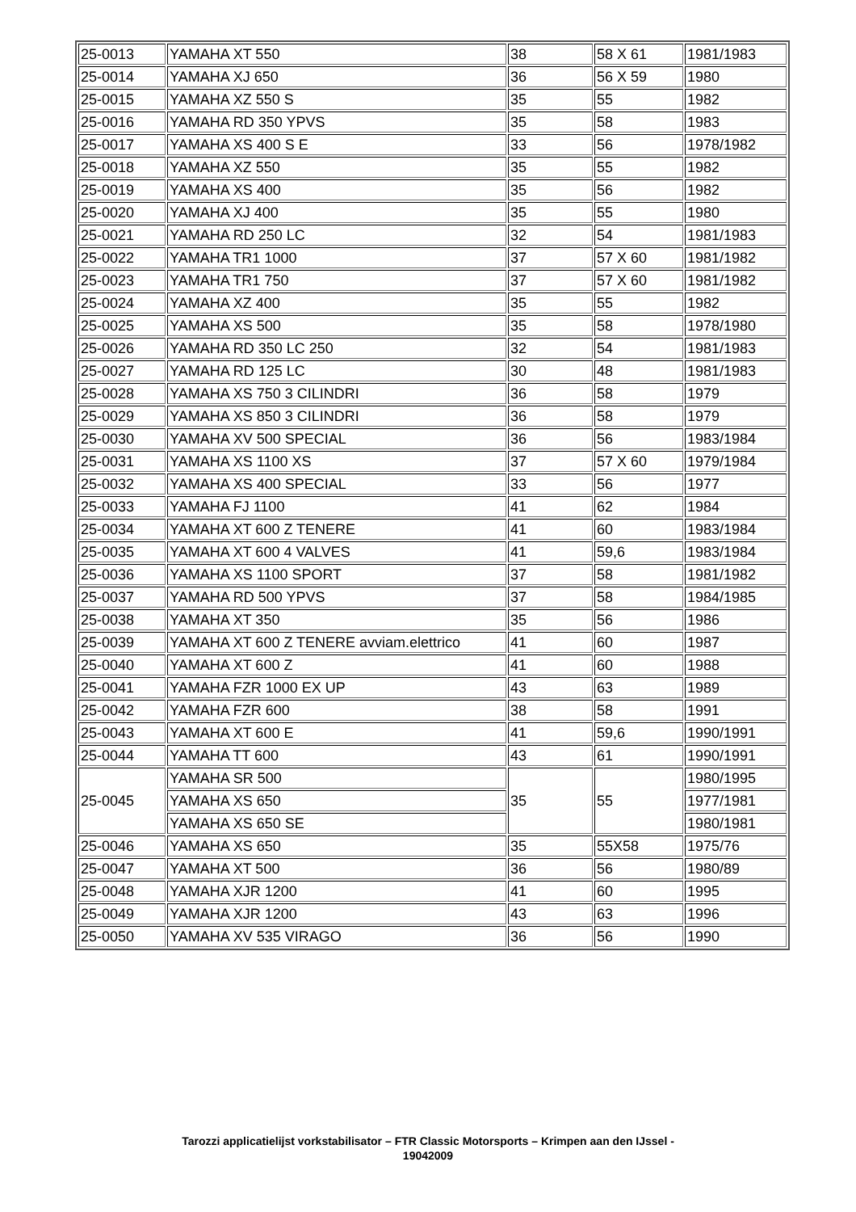| 25-0013 | YAMAHA XT 550 | 38 | 58 X 61 | 1981/1983 |
| 25-0014 | YAMAHA XJ 650 | 36 | 56 X 59 | 1980 |
| 25-0015 | YAMAHA XZ 550 S | 35 | 55 | 1982 |
| 25-0016 | YAMAHA RD 350 YPVS | 35 | 58 | 1983 |
| 25-0017 | YAMAHA XS 400 S E | 33 | 56 | 1978/1982 |
| 25-0018 | YAMAHA XZ 550 | 35 | 55 | 1982 |
| 25-0019 | YAMAHA XS 400 | 35 | 56 | 1982 |
| 25-0020 | YAMAHA XJ 400 | 35 | 55 | 1980 |
| 25-0021 | YAMAHA RD 250 LC | 32 | 54 | 1981/1983 |
| 25-0022 | YAMAHA TR1 1000 | 37 | 57 X 60 | 1981/1982 |
| 25-0023 | YAMAHA TR1 750 | 37 | 57 X 60 | 1981/1982 |
| 25-0024 | YAMAHA XZ 400 | 35 | 55 | 1982 |
| 25-0025 | YAMAHA XS 500 | 35 | 58 | 1978/1980 |
| 25-0026 | YAMAHA RD 350 LC 250 | 32 | 54 | 1981/1983 |
| 25-0027 | YAMAHA RD 125 LC | 30 | 48 | 1981/1983 |
| 25-0028 | YAMAHA XS 750 3 CILINDRI | 36 | 58 | 1979 |
| 25-0029 | YAMAHA XS 850 3 CILINDRI | 36 | 58 | 1979 |
| 25-0030 | YAMAHA XV 500 SPECIAL | 36 | 56 | 1983/1984 |
| 25-0031 | YAMAHA XS 1100 XS | 37 | 57 X 60 | 1979/1984 |
| 25-0032 | YAMAHA XS 400 SPECIAL | 33 | 56 | 1977 |
| 25-0033 | YAMAHA FJ 1100 | 41 | 62 | 1984 |
| 25-0034 | YAMAHA XT 600 Z TENERE | 41 | 60 | 1983/1984 |
| 25-0035 | YAMAHA XT 600 4 VALVES | 41 | 59,6 | 1983/1984 |
| 25-0036 | YAMAHA XS 1100 SPORT | 37 | 58 | 1981/1982 |
| 25-0037 | YAMAHA RD 500 YPVS | 37 | 58 | 1984/1985 |
| 25-0038 | YAMAHA XT 350 | 35 | 56 | 1986 |
| 25-0039 | YAMAHA XT 600 Z TENERE avviam.elettrico | 41 | 60 | 1987 |
| 25-0040 | YAMAHA XT 600 Z | 41 | 60 | 1988 |
| 25-0041 | YAMAHA FZR 1000 EX UP | 43 | 63 | 1989 |
| 25-0042 | YAMAHA FZR 600 | 38 | 58 | 1991 |
| 25-0043 | YAMAHA XT 600 E | 41 | 59,6 | 1990/1991 |
| 25-0044 | YAMAHA TT 600 | 43 | 61 | 1990/1991 |
| 25-0045 | YAMAHA SR 500 | 35 | 55 | 1980/1995 |
| | YAMAHA XS 650 | | | 1977/1981 |
| | YAMAHA XS 650 SE | | | 1980/1981 |
| 25-0046 | YAMAHA XS 650 | 35 | 55X58 | 1975/76 |
| 25-0047 | YAMAHA XT 500 | 36 | 56 | 1980/89 |
| 25-0048 | YAMAHA XJR 1200 | 41 | 60 | 1995 |
| 25-0049 | YAMAHA XJR 1200 | 43 | 63 | 1996 |
| 25-0050 | YAMAHA XV 535 VIRAGO | 36 | 56 | 1990 |
Tarozzi applicatielijst vorkstabilisator – FTR Classic Motorsports – Krimpen aan den IJssel -
19042009